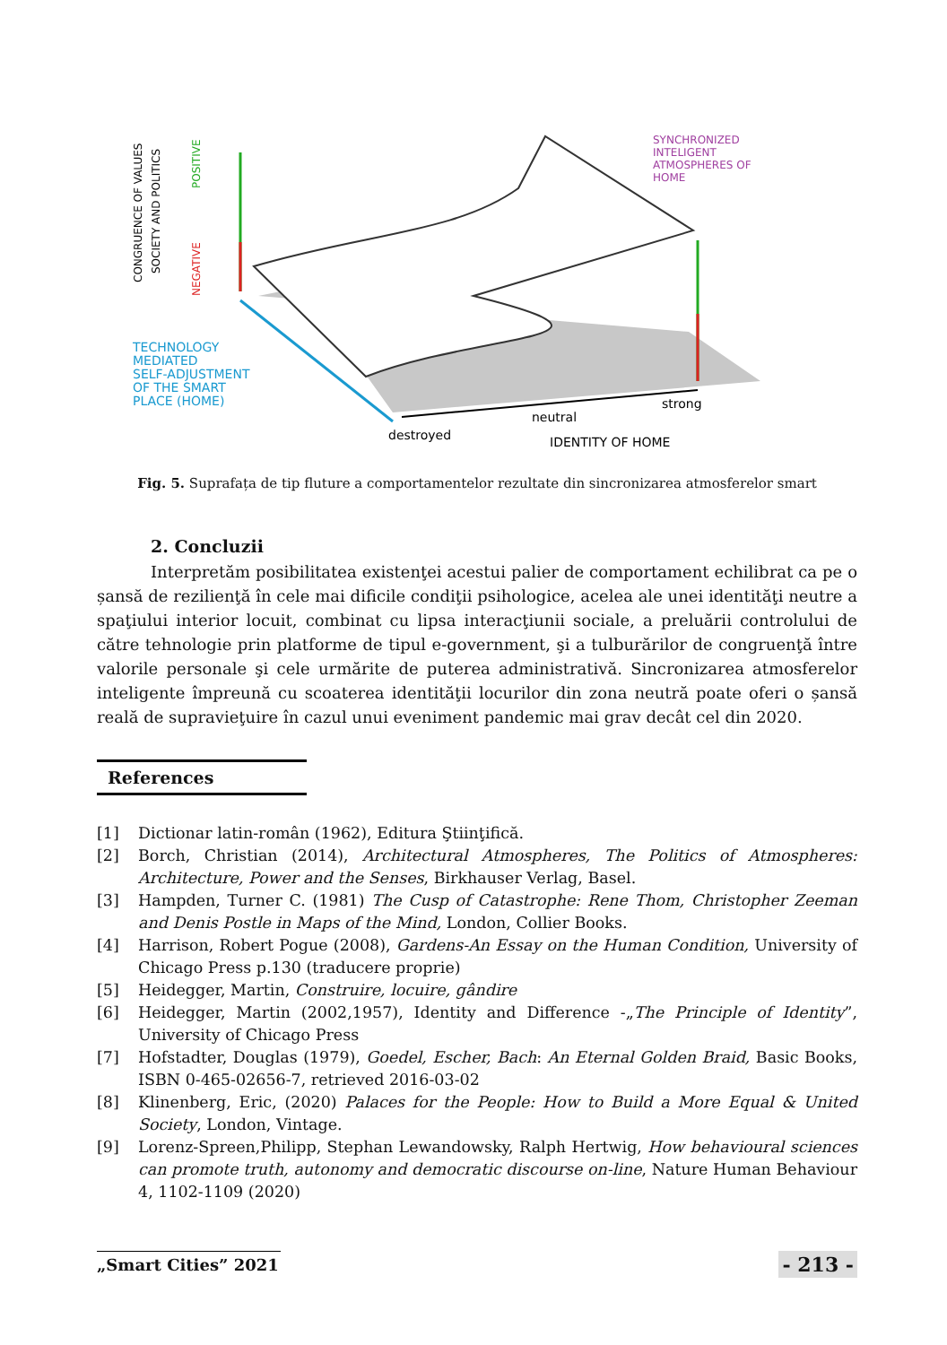SYNCHRONIZED
INTELIGENT
ATMOSPHERES OF
HOME
TECHNOLOGY
MEDIATED
SELF-ADJUSTMENT
OF THE SMART
PLACE (HOME)
strong
neutral
destroyed
IDENTITY OF HOME
CONGRUENCE OF VALUES
SOCIETY AND POLITICS
POSITIVE
NEGATIVE
Fig. 5. Suprafața de tip fluture a comportamentelor rezultate din sincronizarea atmosferelor smart
2. Concluzii
Interpretăm posibilitatea existenţei acestui palier de comportament echilibrat ca pe o șansă de rezilienţă în cele mai dificile condiţii psihologice, acelea ale unei identităţi neutre a spaţiului interior locuit, combinat cu lipsa interacţiunii sociale, a preluării controlului de către tehnologie prin platforme de tipul e-government, şi a tulburărilor de congruenţă între valorile personale şi cele urmărite de puterea administrativă. Sincronizarea atmosferelor inteligente împreună cu scoaterea identităţii locurilor din zona neutră poate oferi o șansă reală de supravieţuire în cazul unui eveniment pandemic mai grav decât cel din 2020.
References
[1] Dictionar latin-român (1962), Editura Ştiinţifică.
[2] Borch, Christian (2014), Architectural Atmospheres, The Politics of Atmospheres: Architecture, Power and the Senses, Birkhauser Verlag, Basel.
[3] Hampden, Turner C. (1981) The Cusp of Catastrophe: Rene Thom, Christopher Zeeman and Denis Postle in Maps of the Mind, London, Collier Books.
[4] Harrison, Robert Pogue (2008), Gardens-An Essay on the Human Condition, University of Chicago Press p.130 (traducere proprie)
[5] Heidegger, Martin, Construire, locuire, gândire
[6] Heidegger, Martin (2002,1957), Identity and Difference -„The Principle of Identity”, University of Chicago Press
[7] Hofstadter, Douglas (1979), Goedel, Escher, Bach: An Eternal Golden Braid, Basic Books, ISBN 0-465-02656-7, retrieved 2016-03-02
[8] Klinenberg, Eric, (2020) Palaces for the People: How to Build a More Equal & United Society, London, Vintage.
[9] Lorenz-Spreen,Philipp, Stephan Lewandowsky, Ralph Hertwig, How behavioural sciences can promote truth, autonomy and democratic discourse on-line, Nature Human Behaviour 4, 1102-1109 (2020)
„Smart Cities” 2021 - 213 -